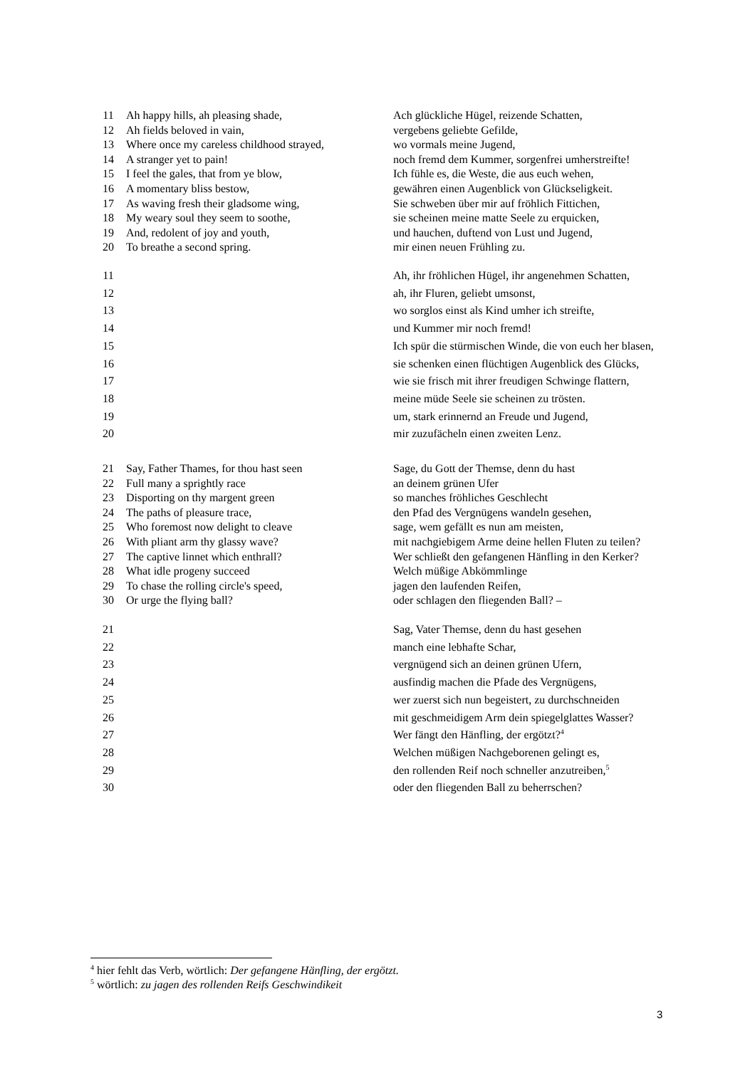| 11 | Ah happy hills, ah pleasing shade, | Ach glückliche Hügel, reizende Schatten, |
| 12 | Ah fields beloved in vain, | vergebens geliebte Gefilde, |
| 13 | Where once my careless childhood strayed, | wo vormals meine Jugend, |
| 14 | A stranger yet to pain! | noch fremd dem Kummer, sorgenfrei umherstreifte! |
| 15 | I feel the gales, that from ye blow, | Ich fühle es, die Weste, die aus euch wehen, |
| 16 | A momentary bliss bestow, | gewähren einen Augenblick von Glückseligkeit. |
| 17 | As waving fresh their gladsome wing, | Sie schweben über mir auf fröhlich Fittichen, |
| 18 | My weary soul they seem to soothe, | sie scheinen meine matte Seele zu erquicken, |
| 19 | And, redolent of joy and youth, | und hauchen, duftend von Lust und Jugend, |
| 20 | To breathe a second spring. | mir einen neuen Frühling zu. |
| 11 | | Ah, ihr fröhlichen Hügel, ihr angenehmen Schatten, |
| 12 | | ah, ihr Fluren, geliebt umsonst, |
| 13 | | wo sorglos einst als Kind umher ich streifte, |
| 14 | | und Kummer mir noch fremd! |
| 15 | | Ich spür die stürmischen Winde, die von euch her blasen, |
| 16 | | sie schenken einen flüchtigen Augenblick des Glücks, |
| 17 | | wie sie frisch mit ihrer freudigen Schwinge flattern, |
| 18 | | meine müde Seele sie scheinen zu trösten. |
| 19 | | um, stark erinnernd an Freude und Jugend, |
| 20 | | mir zuzufächeln einen zweiten Lenz. |
| 21 | Say, Father Thames, for thou hast seen | Sage, du Gott der Themse, denn du hast |
| 22 | Full many a sprightly race | an deinem grünen Ufer |
| 23 | Disporting on thy margent green | so manches fröhliches Geschlecht |
| 24 | The paths of pleasure trace, | den Pfad des Vergnügens wandeln gesehen, |
| 25 | Who foremost now delight to cleave | sage, wem gefällt es nun am meisten, |
| 26 | With pliant arm thy glassy wave? | mit nachgiebigem Arme deine hellen Fluten zu teilen? |
| 27 | The captive linnet which enthrall? | Wer schließt den gefangenen Hänfling in den Kerker? |
| 28 | What idle progeny succeed | Welch müßige Abkömmlinge |
| 29 | To chase the rolling circle's speed, | jagen den laufenden Reifen, |
| 30 | Or urge the flying ball? | oder schlagen den fliegenden Ball? – |
| 21 | | Sag, Vater Themse, denn du hast gesehen |
| 22 | | manch eine lebhafte Schar, |
| 23 | | vergnügend sich an deinen grünen Ufern, |
| 24 | | ausfindig machen die Pfade des Vergnügens, |
| 25 | | wer zuerst sich nun begeistert, zu durchschneiden |
| 26 | | mit geschmeidigem Arm dein spiegelglattes Wasser? |
| 27 | | Wer fängt den Hänfling, der ergötzt?<sup>4</sup> |
| 28 | | Welchen müßigen Nachgeborenen gelingt es, |
| 29 | | den rollenden Reif noch schneller anzutreiben,<sup>5</sup> |
| 30 | | oder den fliegenden Ball zu beherrschen? |
<sup>4</sup> hier fehlt das Verb, wörtlich: Der gefangene Hänfling, der ergötzt.
<sup>5</sup> wörtlich: zu jagen des rollenden Reifs Geschwindikeit
3